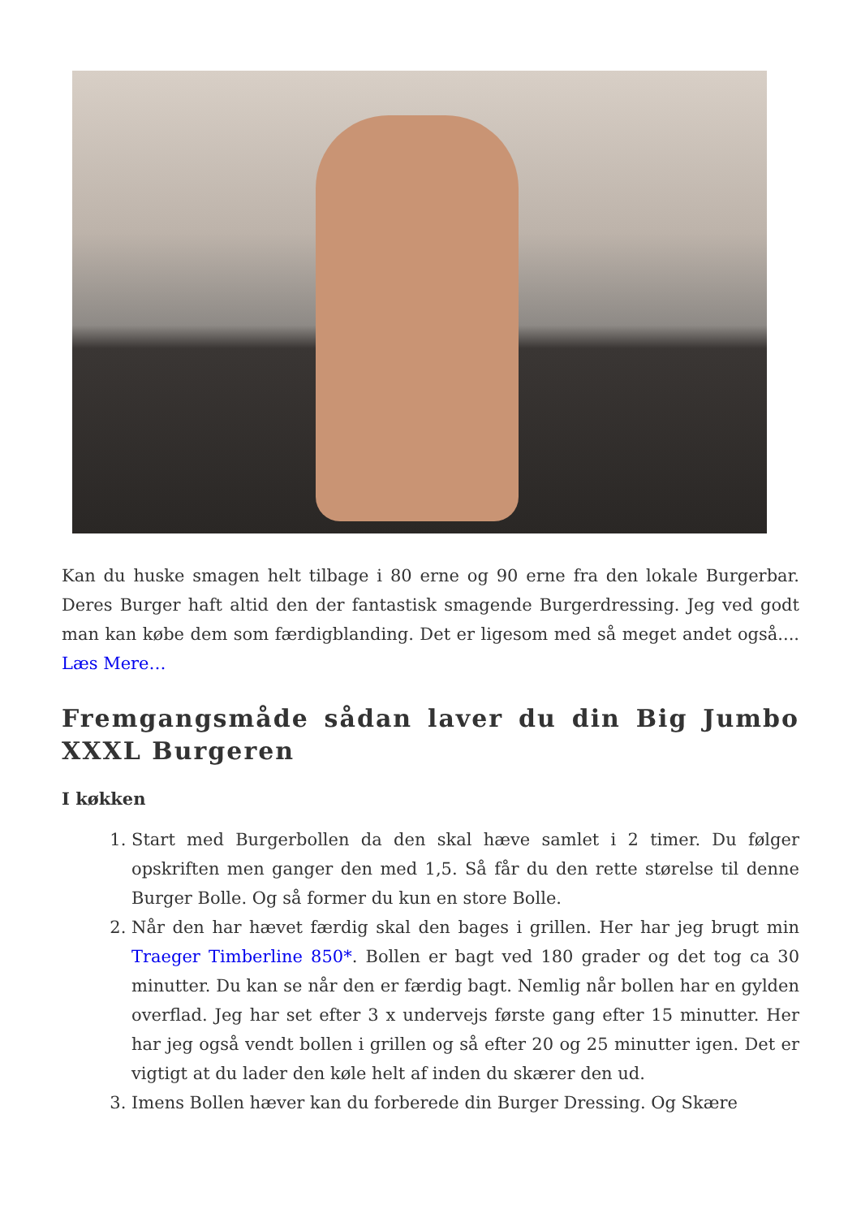Kan du huske smagen helt tilbage i 80 erne og 90 erne fra den lokale Burgerbar. Deres Burger haft altid den der fantastisk smagende Burgerdressing. Jeg ved godt man kan købe dem som færdigblanding. Det er ligesom med så meget andet også.... Læs Mere…
Fremgangsmåde sådan laver du din Big Jumbo XXXL Burgeren
I køkken
1. Start med Burgerbollen da den skal hæve samlet i 2 timer. Du følger opskriften men ganger den med 1,5. Så får du den rette størelse til denne Burger Bolle. Og så former du kun en store Bolle.
2. Når den har hævet færdig skal den bages i grillen. Her har jeg brugt min Traeger Timberline 850*. Bollen er bagt ved 180 grader og det tog ca 30 minutter. Du kan se når den er færdig bagt. Nemlig når bollen har en gylden overflad. Jeg har set efter 3 x undervejs første gang efter 15 minutter. Her har jeg også vendt bollen i grillen og så efter 20 og 25 minutter igen. Det er vigtigt at du lader den køle helt af inden du skærer den ud.
3. Imens Bollen hæver kan du forberede din Burger Dressing. Og Skære